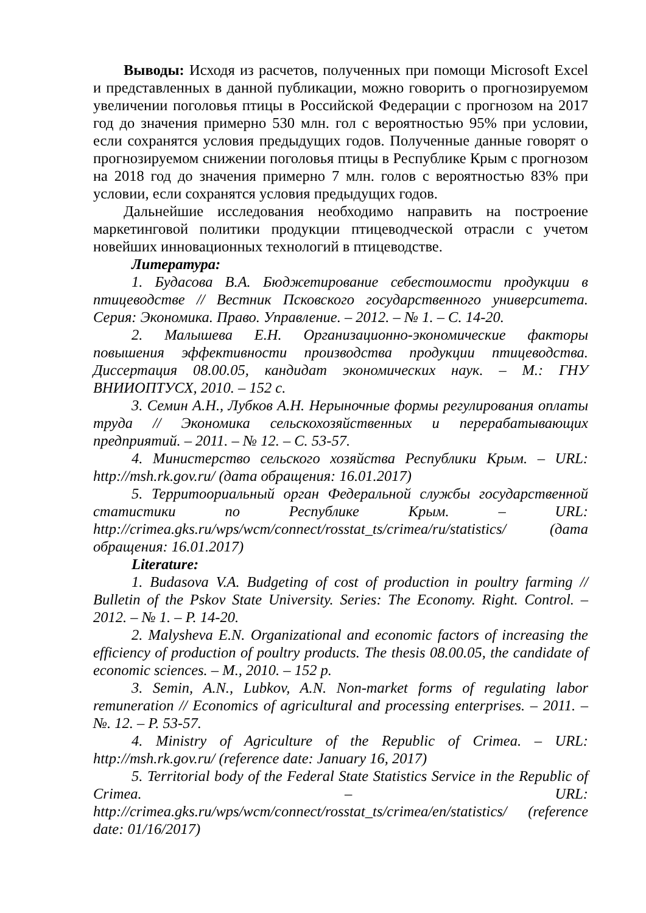Выводы: Исходя из расчетов, полученных при помощи Microsoft Excel и представленных в данной публикации, можно говорить о прогнозируемом увеличении поголовья птицы в Российской Федерации с прогнозом на 2017 год до значения примерно 530 млн. гол с вероятностью 95% при условии, если сохранятся условия предыдущих годов. Полученные данные говорят о прогнозируемом снижении поголовья птицы в Республике Крым с прогнозом на 2018 год до значения примерно 7 млн. голов с вероятностью 83% при условии, если сохранятся условия предыдущих годов.
Дальнейшие исследования необходимо направить на построение маркетинговой политики продукции птицеводческой отрасли с учетом новейших инновационных технологий в птицеводстве.
Литература:
1. Будасова В.А. Бюджетирование себестоимости продукции в птицеводстве // Вестник Псковского государственного университета. Серия: Экономика. Право. Управление. – 2012. – № 1. – С. 14-20.
2. Малышева Е.Н. Организационно-экономические факторы повышения эффективности производства продукции птицеводства. Диссертация 08.00.05, кандидат экономических наук. – М.: ГНУ ВНИИОПТУСХ, 2010. – 152 с.
3. Семин А.Н., Лубков А.Н. Нерыночные формы регулирования оплаты труда // Экономика сельскохозяйственных и перерабатывающих предприятий. – 2011. – № 12. – С. 53-57.
4. Министерство сельского хозяйства Республики Крым. – URL: http://msh.rk.gov.ru/ (дата обращения: 16.01.2017)
5. Территоориальный орган Федеральной службы государственной статистики по Республике Крым. – URL: http://crimea.gks.ru/wps/wcm/connect/rosstat_ts/crimea/ru/statistics/ (дата обращения: 16.01.2017)
Literature:
1. Budasova V.A. Budgeting of cost of production in poultry farming // Bulletin of the Pskov State University. Series: The Economy. Right. Control. – 2012. – № 1. – P. 14-20.
2. Malysheva E.N. Organizational and economic factors of increasing the efficiency of production of poultry products. The thesis 08.00.05, the candidate of economic sciences. – M., 2010. – 152 p.
3. Semin, A.N., Lubkov, A.N. Non-market forms of regulating labor remuneration // Economics of agricultural and processing enterprises. – 2011. – №. 12. – P. 53-57.
4. Ministry of Agriculture of the Republic of Crimea. – URL: http://msh.rk.gov.ru/ (reference date: January 16, 2017)
5. Territorial body of the Federal State Statistics Service in the Republic of Crimea. – URL: http://crimea.gks.ru/wps/wcm/connect/rosstat_ts/crimea/en/statistics/ (reference date: 01/16/2017)